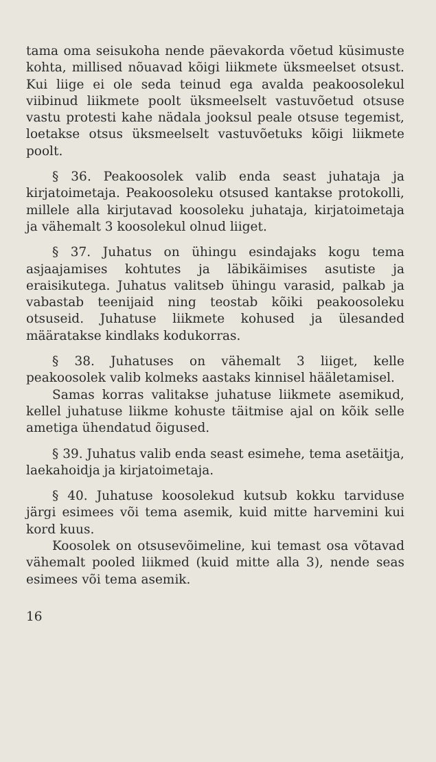tama oma seisukoha nende päevakorda võetud küsimuste kohta, millised nõuavad kõigi liikmete üksmeelset otsust. Kui liige ei ole seda teinud ega avalda peakoosolekul viibinud liikmete poolt üksmeelselt vastuvõetud otsuse vastu protesti kahe nädala jooksul peale otsuse tegemist, loetakse otsus üksmeelselt vastuvõetuks kõigi liikmete poolt.
§ 36. Peakoosolek valib enda seast juhataja ja kirjatoimetaja. Peakoosoleku otsused kantakse protokolli, millele alla kirjutavad koosoleku juhataja, kirjatoimetaja ja vähemalt 3 koosolekul olnud liiget.
§ 37. Juhatus on ühingu esindajaks kogu tema asjaajamises kohtutes ja läbikäimises asutiste ja eraisikutega. Juhatus valitseb ühingu varasid, palkab ja vabastab teenijaid ning teostab kõiki peakoosoleku otsuseid. Juhatuse liikmete kohused ja ülesanded määratakse kindlaks kodukorras.
§ 38. Juhatuses on vähemalt 3 liiget, kelle peakoosolek valib kolmeks aastaks kinnisel hääletamisel.
Samas korras valitakse juhatuse liikmete asemikud, kellel juhatuse liikme kohuste täitmise ajal on kõik selle ametiga ühendatud õigused.
§ 39. Juhatus valib enda seast esimehe, tema asetäitja, laekahoidja ja kirjatoimetaja.
§ 40. Juhatuse koosolekud kutsub kokku tarviduse järgi esimees või tema asemik, kuid mitte harvemini kui kord kuus.
Koosolek on otsusevõimeline, kui temast osa võtavad vähemalt pooled liikmed (kuid mitte alla 3), nende seas esimees või tema asemik.
16